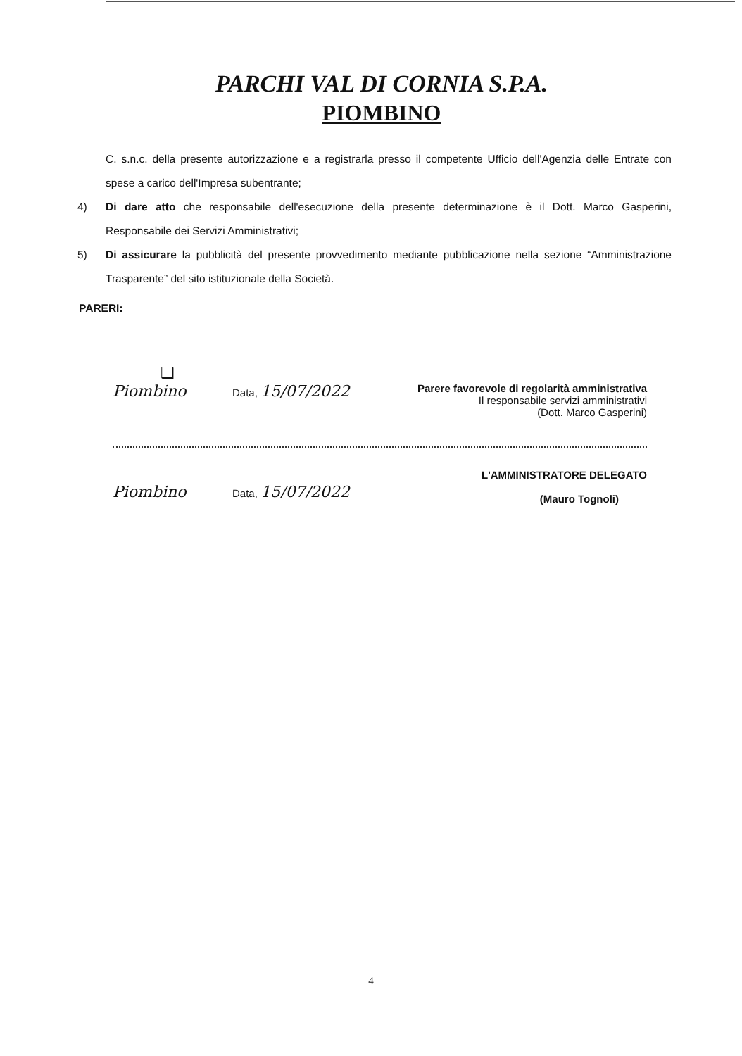PARCHI VAL DI CORNIA S.P.A.
PIOMBINO
C. s.n.c. della presente autorizzazione e a registrarla presso il competente Ufficio dell'Agenzia delle Entrate con spese a carico dell'Impresa subentrante;
4) Di dare atto che responsabile dell'esecuzione della presente determinazione è il Dott. Marco Gasperini, Responsabile dei Servizi Amministrativi;
5) Di assicurare la pubblicità del presente provvedimento mediante pubblicazione nella sezione “Amministrazione Trasparente” del sito istituzionale della Società.
PARERI:
❑
Piombino
Data, 15/07/2022
Parere favorevole di regolarità amministrativa
Il responsabile servizi amministrativi
(Dott. Marco Gasperini)
Piombino
Data, 15/07/2022
L'AMMINISTRATORE DELEGATO
(Mauro Tognoli)
4